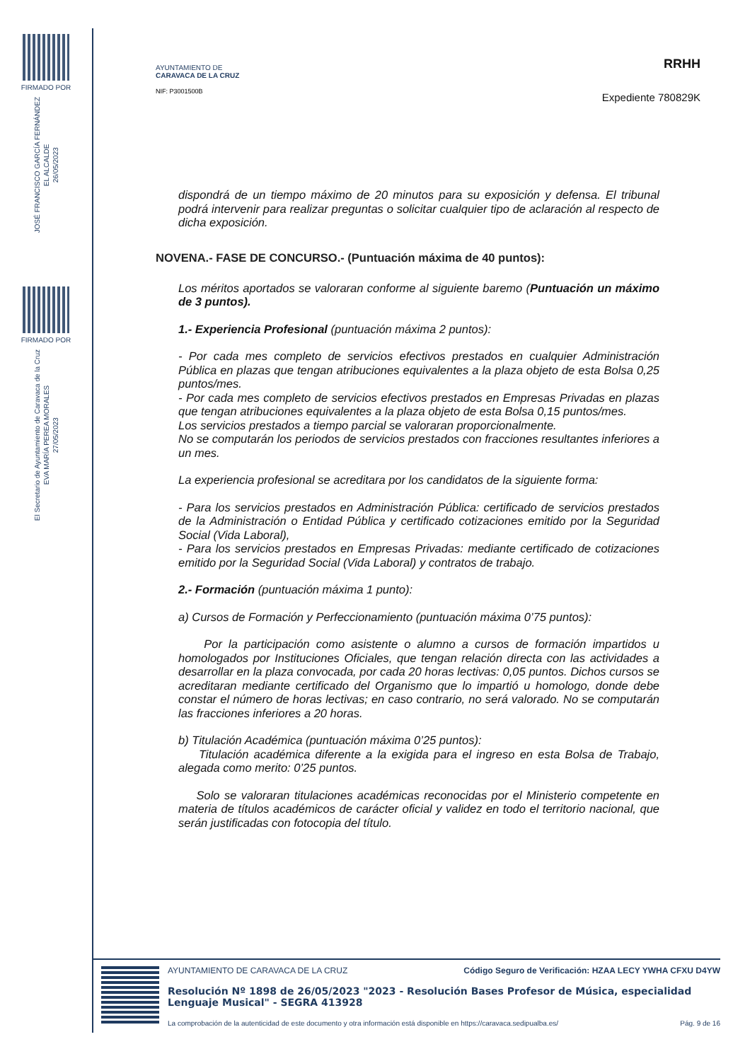FIRMADO POR
JOSÉ FRANCISCO GARCÍA FERNÁNDEZ
EL ALCALDE
26/05/2023
FIRMADO POR
El Secretario de Ayuntamiento de Caravaca de la Cruz
EVA MARÍA PEREA MORALES
27/05/2023
AYUNTAMIENTO DE
CARAVACA DE LA CRUZ
NIF: P3001500B
RRHH
Expediente 780829K
dispondrá de un tiempo máximo de 20 minutos para su exposición y defensa. El tribunal podrá intervenir para realizar preguntas o solicitar cualquier tipo de aclaración al respecto de dicha exposición.
NOVENA.- FASE DE CONCURSO.- (Puntuación máxima de 40 puntos):
Los méritos aportados se valoraran conforme al siguiente baremo (Puntuación un máximo de 3 puntos).
1.- Experiencia Profesional (puntuación máxima 2 puntos):
- Por cada mes completo de servicios efectivos prestados en cualquier Administración Pública en plazas que tengan atribuciones equivalentes a la plaza objeto de esta Bolsa 0,25 puntos/mes.
- Por cada mes completo de servicios efectivos prestados en Empresas Privadas en plazas que tengan atribuciones equivalentes a la plaza objeto de esta Bolsa 0,15 puntos/mes.
Los servicios prestados a tiempo parcial se valoraran proporcionalmente.
No se computarán los periodos de servicios prestados con fracciones resultantes inferiores a un mes.
La experiencia profesional se acreditara por los candidatos de la siguiente forma:
- Para los servicios prestados en Administración Pública: certificado de servicios prestados de la Administración o Entidad Pública y certificado cotizaciones emitido por la Seguridad Social (Vida Laboral),
- Para los servicios prestados en Empresas Privadas: mediante certificado de cotizaciones emitido por la Seguridad Social (Vida Laboral) y contratos de trabajo.
2.- Formación (puntuación máxima 1 punto):
a) Cursos de Formación y Perfeccionamiento (puntuación máxima 0’75 puntos):
Por la participación como asistente o alumno a cursos de formación impartidos u homologados por Instituciones Oficiales, que tengan relación directa con las actividades a desarrollar en la plaza convocada, por cada 20 horas lectivas: 0,05 puntos. Dichos cursos se acreditaran mediante certificado del Organismo que lo impartió u homologo, donde debe constar el número de horas lectivas; en caso contrario, no será valorado. No se computarán las fracciones inferiores a 20 horas.
b) Titulación Académica (puntuación máxima 0’25 puntos):
Titulación académica diferente a la exigida para el ingreso en esta Bolsa de Trabajo, alegada como merito: 0’25 puntos.
Solo se valoraran titulaciones académicas reconocidas por el Ministerio competente en materia de títulos académicos de carácter oficial y validez en todo el territorio nacional, que serán justificadas con fotocopia del título.
AYUNTAMIENTO DE CARAVACA DE LA CRUZ Código Seguro de Verificación: HZAA LECY YWHA CFXU D4YW
Resolución Nº 1898 de 26/05/2023 "2023 - Resolución Bases Profesor de Música, especialidad Lenguaje Musical" - SEGRA 413928
La comprobación de la autenticidad de este documento y otra información está disponible en https://caravaca.sedipualba.es/ Pág. 9 de 16